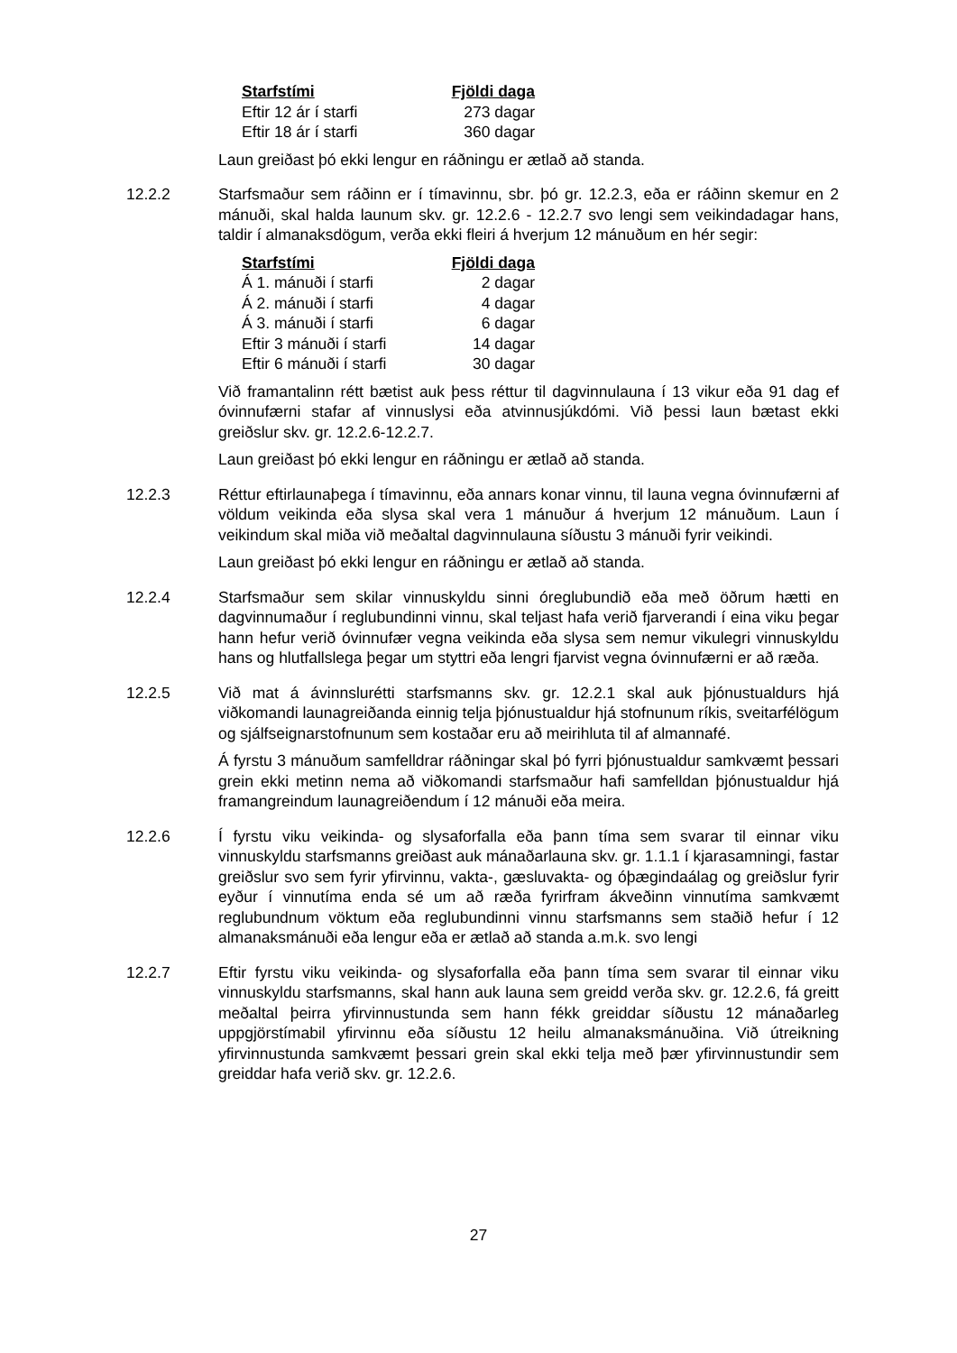| Starfstími | Fjöldi daga |
| --- | --- |
| Eftir 12 ár í starfi | 273 dagar |
| Eftir 18 ár í starfi | 360 dagar |
Laun greiðast þó ekki lengur en ráðningu er ætlað að standa.
12.2.2 Starfsmaður sem ráðinn er í tímavinnu, sbr. þó gr. 12.2.3, eða er ráðinn skemur en 2 mánuði, skal halda launum skv. gr. 12.2.6 - 12.2.7 svo lengi sem veikindadagar hans, taldir í almanaksdögum, verða ekki fleiri á hverjum 12 mánuðum en hér segir:
| Starfstími | Fjöldi daga |
| --- | --- |
| Á 1. mánuði í starfi | 2 dagar |
| Á 2. mánuði í starfi | 4 dagar |
| Á 3. mánuði í starfi | 6 dagar |
| Eftir 3 mánuði í starfi | 14 dagar |
| Eftir 6 mánuði í starfi | 30 dagar |
Við framantalinn rétt bætist auk þess réttur til dagvinnulauna í 13 vikur eða 91 dag ef óvinnufærni stafar af vinnuslysi eða atvinnusjúkdómi. Við þessi laun bætast ekki greiðslur skv. gr. 12.2.6-12.2.7.
Laun greiðast þó ekki lengur en ráðningu er ætlað að standa.
12.2.3 Réttur eftirlaunaþega í tímavinnu, eða annars konar vinnu, til launa vegna óvinnufærni af völdum veikinda eða slysa skal vera 1 mánuður á hverjum 12 mánuðum. Laun í veikindum skal miða við meðaltal dagvinnulauna síðustu 3 mánuði fyrir veikindi.
Laun greiðast þó ekki lengur en ráðningu er ætlað að standa.
12.2.4 Starfsmaður sem skilar vinnuskyldu sinni óreglubundið eða með öðrum hætti en dagvinnumaður í reglubundinni vinnu, skal teljast hafa verið fjarverandi í eina viku þegar hann hefur verið óvinnufær vegna veikinda eða slysa sem nemur vikulegri vinnuskyldu hans og hlutfallslega þegar um styttri eða lengri fjarvist vegna óvinnufærni er að ræða.
12.2.5 Við mat á ávinnslurétti starfsmanns skv. gr. 12.2.1 skal auk þjónustualdurs hjá viðkomandi launagreiðanda einnig telja þjónustualdur hjá stofnunum ríkis, sveitarfélögum og sjálfseignarstofnunum sem kostaðar eru að meirihluta til af almannafé.
Á fyrstu 3 mánuðum samfelldrar ráðningar skal þó fyrri þjónustualdur samkvæmt þessari grein ekki metinn nema að viðkomandi starfsmaður hafi samfelldan þjónustualdur hjá framangreindum launagreiðendum í 12 mánuði eða meira.
12.2.6 Í fyrstu viku veikinda- og slysaforfalla eða þann tíma sem svarar til einnar viku vinnuskyldu starfsmanns greiðast auk mánaðarlauna skv. gr. 1.1.1 í kjarasamningi, fastar greiðslur svo sem fyrir yfirvinnu, vakta-, gæsluvakta- og óþægindaálag og greiðslur fyrir eyður í vinnutíma enda sé um að ræða fyrirfram ákveðinn vinnutíma samkvæmt reglubundnum vöktum eða reglubundinni vinnu starfsmanns sem staðið hefur í 12 almanaksmánuði eða lengur eða er ætlað að standa a.m.k. svo lengi
12.2.7 Eftir fyrstu viku veikinda- og slysaforfalla eða þann tíma sem svarar til einnar viku vinnuskyldu starfsmanns, skal hann auk launa sem greidd verða skv. gr. 12.2.6, fá greitt meðaltal þeirra yfirvinnustunda sem hann fékk greiddar síðustu 12 mánaðarleg uppgjörstímabil yfirvinnu eða síðustu 12 heilu almanaksmánuðina. Við útreikning yfirvinnustunda samkvæmt þessari grein skal ekki telja með þær yfirvinnustundir sem greiddar hafa verið skv. gr. 12.2.6.
27